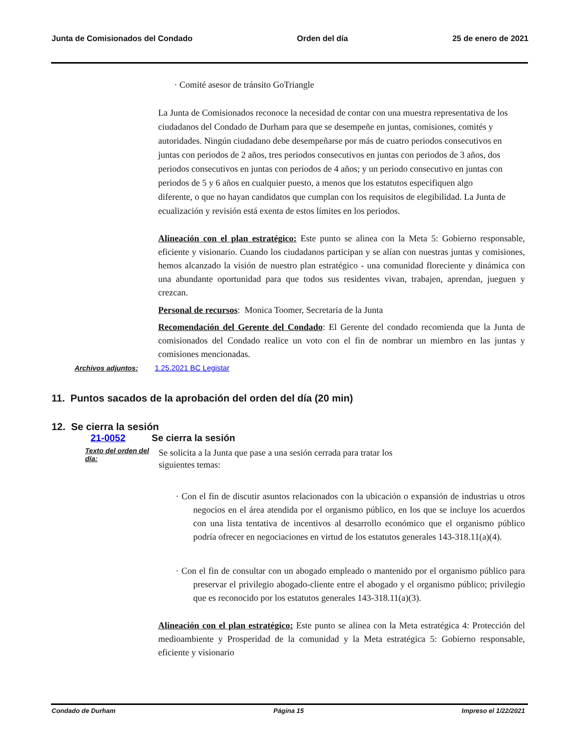Junta de Comisionados del Condado Orden del día 25 de enero de 2021
· Comité asesor de tránsito GoTriangle
La Junta de Comisionados reconoce la necesidad de contar con una muestra representativa de los ciudadanos del Condado de Durham para que se desempeñe en juntas, comisiones, comités y autoridades. Ningún ciudadano debe desempeñarse por más de cuatro periodos consecutivos en juntas con periodos de 2 años, tres periodos consecutivos en juntas con periodos de 3 años, dos periodos consecutivos en juntas con periodos de 4 años; y un periodo consecutivo en juntas con periodos de 5 y 6 años en cualquier puesto, a menos que los estatutos especifiquen algo diferente, o que no hayan candidatos que cumplan con los requisitos de elegibilidad. La Junta de ecualización y revisión está exenta de estos límites en los periodos.
Alineación con el plan estratégico: Este punto se alinea con la Meta 5: Gobierno responsable, eficiente y visionario. Cuando los ciudadanos participan y se alían con nuestras juntas y comisiones, hemos alcanzado la visión de nuestro plan estratégico - una comunidad floreciente y dinámica con una abundante oportunidad para que todos sus residentes vivan, trabajen, aprendan, jueguen y crezcan.
Personal de recursos: Monica Toomer, Secretaria de la Junta
Recomendación del Gerente del Condado: El Gerente del condado recomienda que la Junta de comisionados del Condado realice un voto con el fin de nombrar un miembro en las juntas y comisiones mencionadas.
Archivos adjuntos: 1.25.2021 BC Legistar
11. Puntos sacados de la aprobación del orden del día (20 min)
12. Se cierra la sesión
21-0052 Se cierra la sesión
Texto del orden del día:
Se solicita a la Junta que pase a una sesión cerrada para tratar los siguientes temas:
· Con el fin de discutir asuntos relacionados con la ubicación o expansión de industrias u otros negocios en el área atendida por el organismo público, en los que se incluye los acuerdos con una lista tentativa de incentivos al desarrollo económico que el organismo público podría ofrecer en negociaciones en virtud de los estatutos generales 143-318.11(a)(4).
· Con el fin de consultar con un abogado empleado o mantenido por el organismo público para preservar el privilegio abogado-cliente entre el abogado y el organismo público; privilegio que es reconocido por los estatutos generales 143-318.11(a)(3).
Alineación con el plan estratégico: Este punto se alinea con la Meta estratégica 4: Protección del medioambiente y Prosperidad de la comunidad y la Meta estratégica 5: Gobierno responsable, eficiente y visionario
Condado de Durham Página 15 Impreso el 1/22/2021